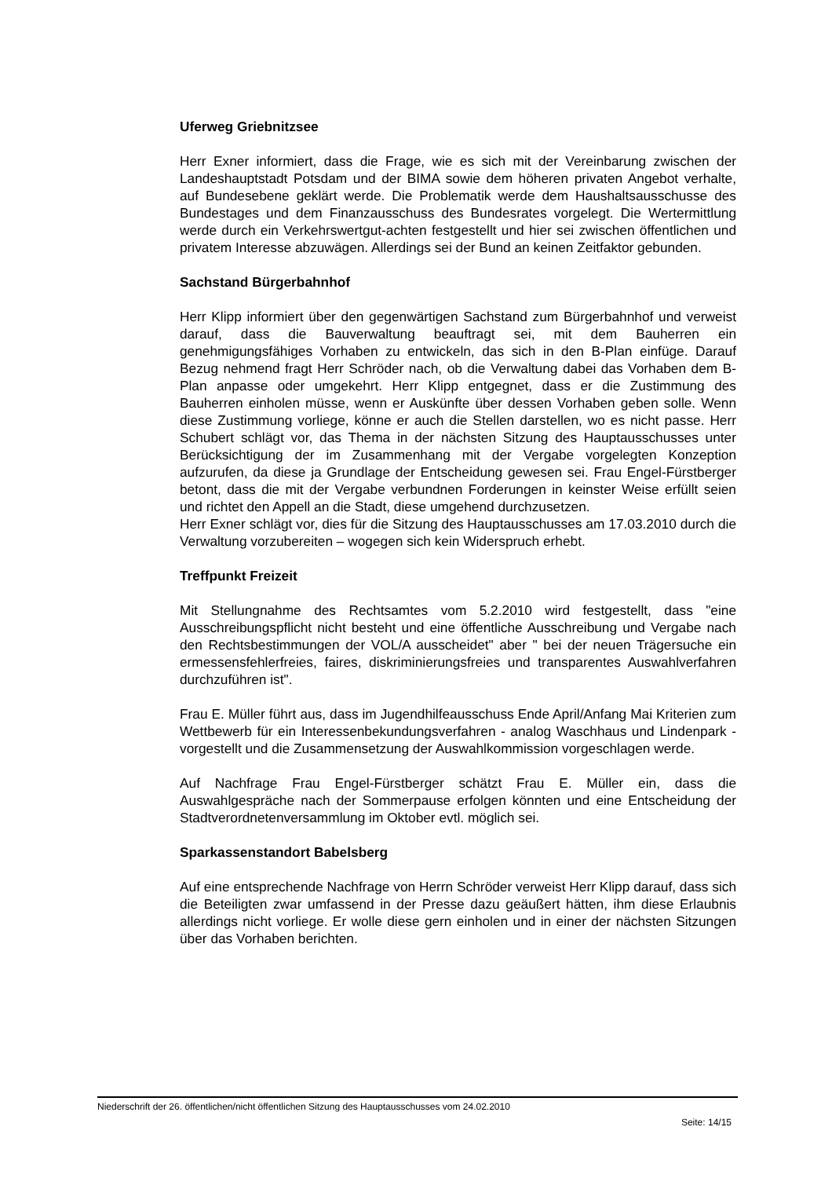Uferweg Griebnitzsee
Herr Exner informiert, dass die Frage, wie es sich mit der Vereinbarung zwischen der Landeshauptstadt Potsdam und der BIMA sowie dem höheren privaten Angebot verhalte, auf Bundesebene geklärt werde. Die Problematik werde dem Haushaltsausschusse des Bundestages und dem Finanzausschuss des Bundesrates vorgelegt. Die Wertermittlung werde durch ein Verkehrswertgut-achten festgestellt und hier sei zwischen öffentlichen und privatem Interesse abzuwägen. Allerdings sei der Bund an keinen Zeitfaktor gebunden.
Sachstand Bürgerbahnhof
Herr Klipp informiert über den gegenwärtigen Sachstand zum Bürgerbahnhof und verweist darauf, dass die Bauverwaltung beauftragt sei, mit dem Bauherren ein genehmigungsfähiges Vorhaben zu entwickeln, das sich in den B-Plan einfüge. Darauf Bezug nehmend fragt Herr Schröder nach, ob die Verwaltung dabei das Vorhaben dem B-Plan anpasse oder umgekehrt. Herr Klipp entgegnet, dass er die Zustimmung des Bauherren einholen müsse, wenn er Auskünfte über dessen Vorhaben geben solle. Wenn diese Zustimmung vorliege, könne er auch die Stellen darstellen, wo es nicht passe. Herr Schubert schlägt vor, das Thema in der nächsten Sitzung des Hauptausschusses unter Berücksichtigung der im Zusammenhang mit der Vergabe vorgelegten Konzeption aufzurufen, da diese ja Grundlage der Entscheidung gewesen sei. Frau Engel-Fürstberger betont, dass die mit der Vergabe verbundnen Forderungen in keinster Weise erfüllt seien und richtet den Appell an die Stadt, diese umgehend durchzusetzen.
Herr Exner schlägt vor, dies für die Sitzung des Hauptausschusses am 17.03.2010 durch die Verwaltung vorzubereiten – wogegen sich kein Widerspruch erhebt.
Treffpunkt Freizeit
Mit Stellungnahme des Rechtsamtes vom 5.2.2010 wird festgestellt, dass "eine Ausschreibungspflicht nicht besteht und eine öffentliche Ausschreibung und Vergabe nach den Rechtsbestimmungen der VOL/A ausscheidet" aber " bei der neuen Trägersuche ein ermessensfehlerfreies, faires, diskriminierungsfreies und transparentes Auswahlverfahren durchzuführen ist".
Frau E. Müller führt aus, dass im Jugendhilfeausschuss Ende April/Anfang Mai Kriterien zum Wettbewerb für ein Interessenbekundungsverfahren - analog Waschhaus und Lindenpark - vorgestellt und die Zusammensetzung der Auswahlkommission vorgeschlagen werde.
Auf Nachfrage Frau Engel-Fürstberger schätzt Frau E. Müller ein, dass die Auswahlgespräche nach der Sommerpause erfolgen könnten und eine Entscheidung der Stadtverordnetenversammlung im Oktober evtl. möglich sei.
Sparkassenstandort Babelsberg
Auf eine entsprechende Nachfrage von Herrn Schröder verweist Herr Klipp darauf, dass sich die Beteiligten zwar umfassend in der Presse dazu geäußert hätten, ihm diese Erlaubnis allerdings nicht vorliege. Er wolle diese gern einholen und in einer der nächsten Sitzungen über das Vorhaben berichten.
Niederschrift der 26. öffentlichen/nicht öffentlichen Sitzung des Hauptausschusses vom 24.02.2010
Seite: 14/15